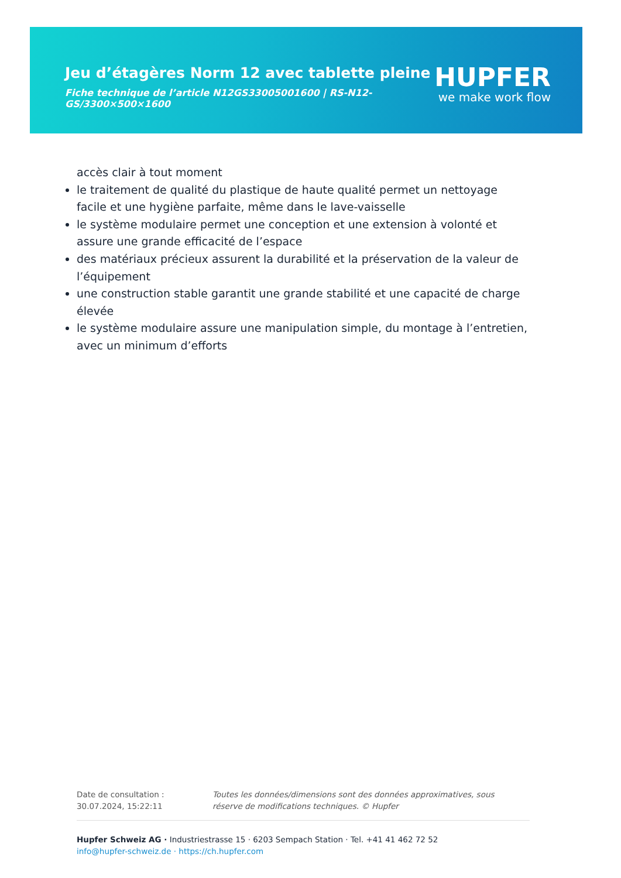Jeu d’étagères Norm 12 avec tablette pleine
Fiche technique de l’article N12GS33005001600 | RS-N12-GS/3300×500×1600
HUPFER
we make work flow
accès clair à tout moment
le traitement de qualité du plastique de haute qualité permet un nettoyage facile et une hygiène parfaite, même dans le lave-vaisselle
le système modulaire permet une conception et une extension à volonté et assure une grande efficacité de l’espace
des matériaux précieux assurent la durabilité et la préservation de la valeur de l’équipement
une construction stable garantit une grande stabilité et une capacité de charge élevée
le système modulaire assure une manipulation simple, du montage à l’entretien, avec un minimum d’efforts
Date de consultation : 30.07.2024, 15:22:11
Toutes les données/dimensions sont des données approximatives, sous réserve de modifications techniques. © Hupfer
Hupfer Schweiz AG · Industriestrasse 15 · 6203 Sempach Station · Tel. +41 41 462 72 52
info@hupfer-schweiz.de · https://ch.hupfer.com